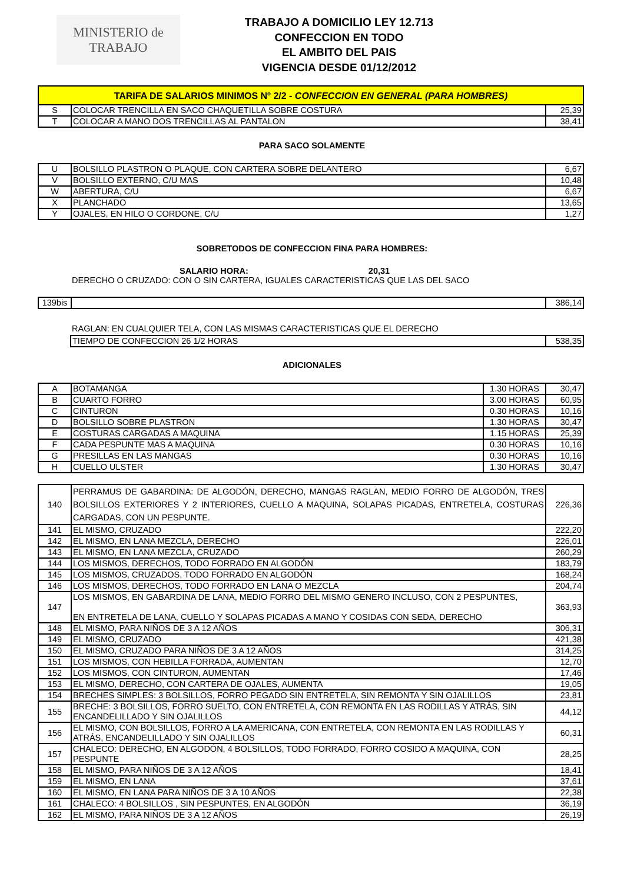MINISTERIO de
TRABAJO
TRABAJO A DOMICILIO LEY 12.713
CONFECCION EN TODO
EL AMBITO DEL PAIS
VIGENCIA DESDE 01/12/2012
| TARIFA DE SALARIOS MINIMOS Nº 2/2 - CONFECCION EN GENERAL (PARA HOMBRES) | | |
| S | COLOCAR TRENCILLA EN SACO CHAQUETILLA SOBRE COSTURA | 25,39 |
| T | COLOCAR A MANO DOS TRENCILLAS AL PANTALON | 38,41 |
PARA SACO SOLAMENTE
| U | BOLSILLO PLASTRON O PLAQUE, CON CARTERA SOBRE DELANTERO | 6,67 |
| V | BOLSILLO EXTERNO, C/U MAS | 10,48 |
| W | ABERTURA, C/U | 6,67 |
| X | PLANCHADO | 13,65 |
| Y | OJALES, EN HILO O CORDONE, C/U | 1,27 |
SOBRETODOS DE CONFECCION FINA PARA HOMBRES:
SALARIO HORA: 20,31
DERECHO O CRUZADO: CON O SIN CARTERA, IGUALES CARACTERISTICAS QUE LAS DEL SACO
| 139bis | | 386,14 |
RAGLAN: EN CUALQUIER TELA, CON LAS MISMAS CARACTERISTICAS QUE EL DERECHO
| TIEMPO DE CONFECCION 26 1/2 HORAS | 538,35 |
ADICIONALES
| A | BOTAMANGA | 1.30 HORAS | 30,47 |
| B | CUARTO FORRO | 3.00 HORAS | 60,95 |
| C | CINTURON | 0.30 HORAS | 10,16 |
| D | BOLSILLO SOBRE PLASTRON | 1.30 HORAS | 30,47 |
| E | COSTURAS CARGADAS A MAQUINA | 1.15 HORAS | 25,39 |
| F | CADA PESPUNTE MAS A MAQUINA | 0.30 HORAS | 10,16 |
| G | PRESILLAS EN LAS MANGAS | 0.30 HORAS | 10,16 |
| H | CUELLO ULSTER | 1.30 HORAS | 30,47 |
| 140 | PERRAMUS DE GABARDINA: DE ALGODÓN, DERECHO, MANGAS RAGLAN, MEDIO FORRO DE ALGODÓN, TRES BOLSILLOS EXTERIORES Y 2 INTERIORES, CUELLO A MAQUINA, SOLAPAS PICADAS, ENTRETELA, COSTURAS CARGADAS, CON UN PESPUNTE. | 226,36 |
| 141 | EL MISMO, CRUZADO | 222,20 |
| 142 | EL MISMO, EN LANA MEZCLA, DERECHO | 226,01 |
| 143 | EL MISMO, EN LANA MEZCLA, CRUZADO | 260,29 |
| 144 | LOS MISMOS, DERECHOS, TODO FORRADO EN ALGODÓN | 183,79 |
| 145 | LOS MISMOS, CRUZADOS, TODO FORRADO EN ALGODÓN | 168,24 |
| 146 | LOS MISMOS, DERECHOS, TODO FORRADO EN LANA O MEZCLA | 204,74 |
| 147 | LOS MISMOS, EN GABARDINA DE LANA, MEDIO FORRO DEL MISMO GENERO INCLUSO, CON 2 PESPUNTES, EN ENTRETELA DE LANA, CUELLO Y SOLAPAS PICADAS A MANO Y COSIDAS CON SEDA, DERECHO | 363,93 |
| 148 | EL MISMO, PARA NIÑOS DE 3 A 12 AÑOS | 306,31 |
| 149 | EL MISMO, CRUZADO | 421,38 |
| 150 | EL MISMO, CRUZADO PARA NIÑOS DE 3 A 12 AÑOS | 314,25 |
| 151 | LOS MISMOS, CON HEBILLA FORRADA, AUMENTAN | 12,70 |
| 152 | LOS MISMOS, CON CINTURON, AUMENTAN | 17,46 |
| 153 | EL MISMO, DERECHO, CON CARTERA DE OJALES, AUMENTA | 19,05 |
| 154 | BRECHES SIMPLES: 3 BOLSILLOS, FORRO PEGADO SIN ENTRETELA, SIN REMONTA Y SIN OJALILLOS | 23,81 |
| 155 | BRECHE: 3 BOLSILLOS, FORRO SUELTO, CON ENTRETELA, CON REMONTA EN LAS RODILLAS Y ATRÁS, SIN ENCANDELILLADO Y SIN OJALILLOS | 44,12 |
| 156 | EL MISMO, CON BOLSILLOS, FORRO A LA AMERICANA, CON ENTRETELA, CON REMONTA EN LAS RODILLAS Y ATRÁS, ENCANDELILLADO Y SIN OJALILLOS | 60,31 |
| 157 | CHALECO: DERECHO, EN ALGODÓN, 4 BOLSILLOS, TODO FORRADO, FORRO COSIDO A MAQUINA, CON PESPUNTE | 28,25 |
| 158 | EL MISMO, PARA NIÑOS DE 3 A 12 AÑOS | 18,41 |
| 159 | EL MISMO, EN LANA | 37,61 |
| 160 | EL MISMO, EN LANA PARA NIÑOS DE 3 A 10 AÑOS | 22,38 |
| 161 | CHALECO: 4 BOLSILLOS , SIN PESPUNTES, EN ALGODÓN | 36,19 |
| 162 | EL MISMO, PARA NIÑOS DE 3 A 12 AÑOS | 26,19 |